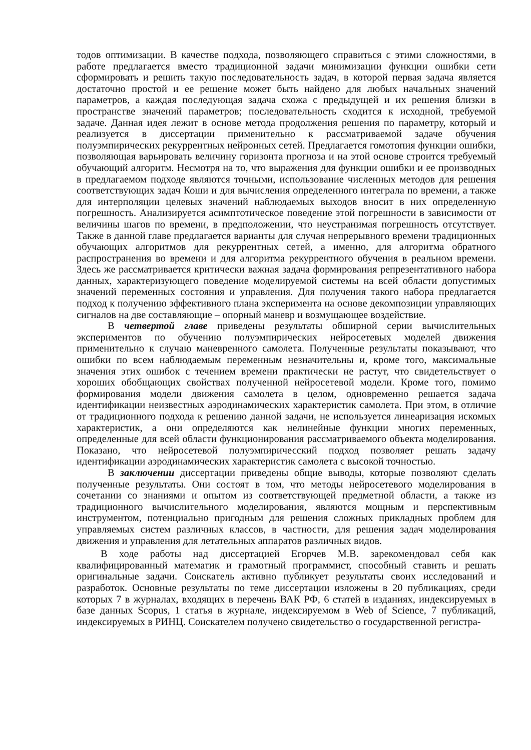тодов оптимизации. В качестве подхода, позволяющего справиться с этими сложностями, в работе предлагается вместо традиционной задачи минимизации функции ошибки сети сформировать и решить такую последовательность задач, в которой первая задача является достаточно простой и ее решение может быть найдено для любых начальных значений параметров, а каждая последующая задача схожа с предыдущей и их решения близки в пространстве значений параметров; последовательность сходится к исходной, требуемой задаче. Данная идея лежит в основе метода продолжения решения по параметру, который и реализуется в диссертации применительно к рассматриваемой задаче обучения полуэмпирических рекуррентных нейронных сетей. Предлагается гомотопия функции ошибки, позволяющая варьировать величину горизонта прогноза и на этой основе строится требуемый обучающий алгоритм. Несмотря на то, что выражения для функции ошибки и ее производных в предлагаемом подходе являются точными, использование численных методов для решения соответствующих задач Коши и для вычисления определенного интеграла по времени, а также для интерполяции целевых значений наблюдаемых выходов вносит в них определенную погрешность. Анализируется асимптотическое поведение этой погрешности в зависимости от величины шагов по времени, в предположении, что неустранимая погрешность отсутствует. Также в данной главе предлагается варианты для случая непрерывного времени традиционных обучающих алгоритмов для рекуррентных сетей, а именно, для алгоритма обратного распространения во времени и для алгоритма рекуррентного обучения в реальном времени. Здесь же рассматривается критически важная задача формирования репрезентативного набора данных, характеризующего поведение моделируемой системы на всей области допустимых значений переменных состояния и управления. Для получения такого набора предлагается подход к получению эффективного плана эксперимента на основе декомпозиции управляющих сигналов на две составляющие – опорный маневр и возмущающее воздействие.
В четвертой главе приведены результаты обширной серии вычислительных экспериментов по обучению полуэмпирических нейросетевых моделей движения применительно к случаю маневренного самолета. Полученные результаты показывают, что ошибки по всем наблюдаемым переменным незначительны и, кроме того, максимальные значения этих ошибок с течением времени практически не растут, что свидетельствует о хороших обобщающих свойствах полученной нейросетевой модели. Кроме того, помимо формирования модели движения самолета в целом, одновременно решается задача идентификации неизвестных аэродинамических характеристик самолета. При этом, в отличие от традиционного подхода к решению данной задачи, не используется линеаризация искомых характеристик, а они определяются как нелинейные функции многих переменных, определенные для всей области функционирования рассматриваемого объекта моделирования. Показано, что нейросетевой полуэмпиричесский подход позволяет решать задачу идентификации аэродинамических характеристик самолета с высокой точностью.
В заключении диссертации приведены общие выводы, которые позволяют сделать полученные результаты. Они состоят в том, что методы нейросетевого моделирования в сочетании со знаниями и опытом из соответствующей предметной области, а также из традиционного вычислительного моделирования, являются мощным и перспективным инструментом, потенциально пригодным для решения сложных прикладных проблем для управляемых систем различных классов, в частности, для решения задач моделирования движения и управления для летательных аппаратов различных видов.
В ходе работы над диссертацией Егорчев М.В. зарекомендовал себя как квалифицированный математик и грамотный программист, способный ставить и решать оригинальные задачи. Соискатель активно публикует результаты своих исследований и разработок. Основные результаты по теме диссертации изложены в 20 публикациях, среди которых 7 в журналах, входящих в перечень ВАК РФ, 6 статей в изданиях, индексируемых в базе данных Scopus, 1 статья в журнале, индексируемом в Web of Science, 7 публикаций, индексируемых в РИНЦ. Соискателем получено свидетельство о государственной регистра-